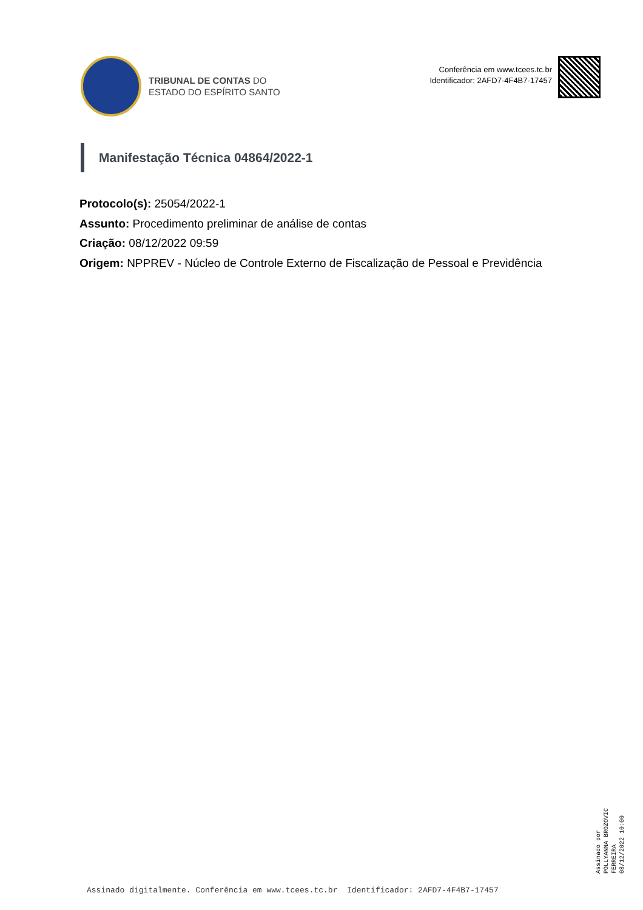TRIBUNAL DE CONTAS DO
ESTADO DO ESPÍRITO SANTO
Conferência em www.tcees.tc.br
Identificador: 2AFD7-4F4B7-17457
Manifestação Técnica 04864/2022-1
Protocolo(s): 25054/2022-1
Assunto: Procedimento preliminar de análise de contas
Criação: 08/12/2022 09:59
Origem: NPPREV - Núcleo de Controle Externo de Fiscalização de Pessoal e Previdência
Assinado por
POLLYANNA BROZOVIC
FERREIRA
08/12/2022 10:00
Assinado digitalmente. Conferência em www.tcees.tc.br Identificador: 2AFD7-4F4B7-17457